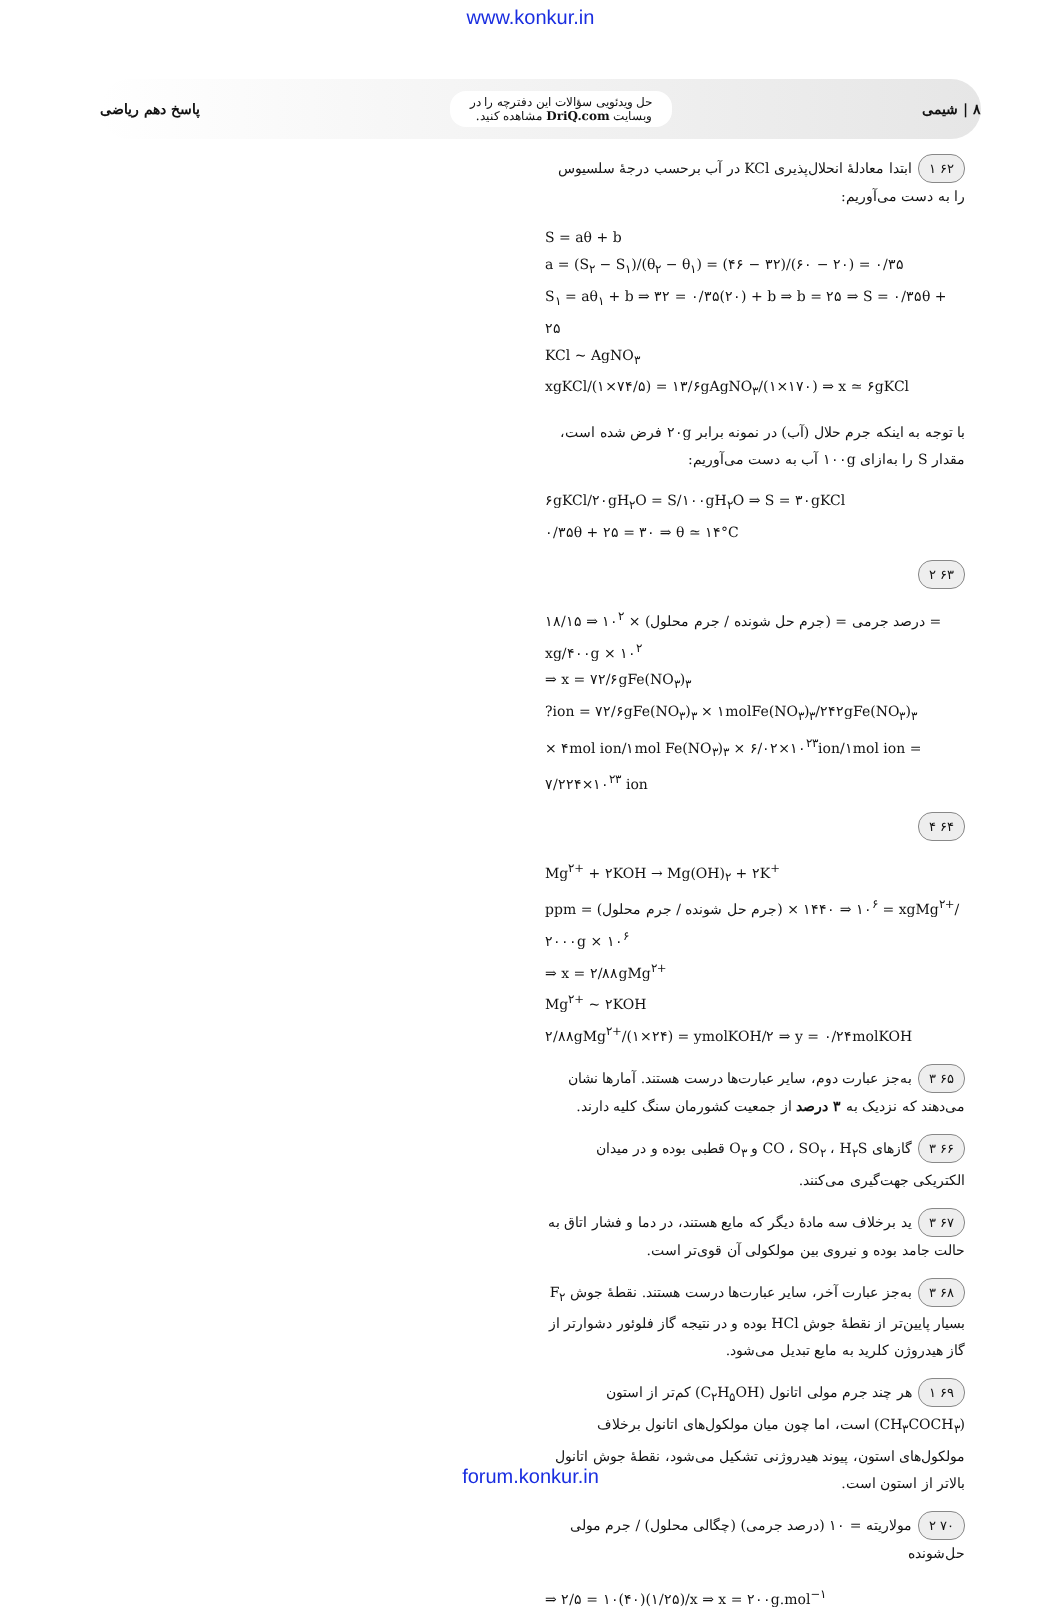www.konkur.in
۸ | شیمی
حل ویدئویی سؤالات این دفترچه را در
وبسایت DriQ.com مشاهده کنید.
پاسخ دهم ریاضی
۶۲ ۱ ابتدا معادلهٔ انحلال‌پذیری KCl در آب برحسب درجهٔ سلسیوس را به دست می‌آوریم:
S = aθ + b
a = (S<sub>۲</sub> − S<sub>۱</sub>)/(θ<sub>۲</sub> − θ<sub>۱</sub>) = (۴۶ − ۳۲)/(۶۰ − ۲۰) = ۰/۳۵
S<sub>۱</sub> = aθ<sub>۱</sub> + b ⇒ ۳۲ = ۰/۳۵(۲۰) + b ⇒ b = ۲۵ ⇒ S = ۰/۳۵θ + ۲۵
KCl ~ AgNO<sub>۳</sub>
xgKCl/(۱×۷۴/۵) = ۱۳/۶gAgNO<sub>۳</sub>/(۱×۱۷۰) ⇒ x ≃ ۶gKCl
با توجه به اینکه جرم حلال (آب) در نمونه برابر ۲۰g فرض شده است، مقدار S را به‌ازای ۱۰۰g آب به دست می‌آوریم:
۶gKCl/۲۰gH<sub>۲</sub>O = S/۱۰۰gH<sub>۲</sub>O ⇒ S = ۳۰gKCl
۰/۳۵θ + ۲۵ = ۳۰ ⇒ θ ≃ ۱۴°C
۶۳ ۲
درصد جرمی = (جرم حل شونده / جرم محلول) × ۱۰<sup>۲</sup> ⇒ ۱۸/۱۵ = xg/۴۰۰g × ۱۰<sup>۲</sup>
⇒ x = ۷۲/۶gFe(NO<sub>۳</sub>)<sub>۳</sub>
?ion = ۷۲/۶gFe(NO<sub>۳</sub>)<sub>۳</sub> × ۱molFe(NO<sub>۳</sub>)<sub>۳</sub>/۲۴۲gFe(NO<sub>۳</sub>)<sub>۳</sub>
× ۴mol ion/۱mol Fe(NO<sub>۳</sub>)<sub>۳</sub> × ۶/۰۲×۱۰<sup>۲۳</sup>ion/۱mol ion = ۷/۲۲۴×۱۰<sup>۲۳</sup> ion
۶۴ ۴
Mg<sup>۲+</sup> + ۲KOH → Mg(OH)<sub>۲</sub> + ۲K<sup>+</sup>
ppm = (جرم حل شونده / جرم محلول) × ۱۰<sup>۶</sup> ⇒ ۱۴۴۰ = xgMg<sup>۲+</sup>/۲۰۰۰g × ۱۰<sup>۶</sup>
⇒ x = ۲/۸۸gMg<sup>۲+</sup>
Mg<sup>۲+</sup> ~ ۲KOH
۲/۸۸gMg<sup>۲+</sup>/(۱×۲۴) = ymolKOH/۲ ⇒ y = ۰/۲۴molKOH
۶۵ ۳ به‌جز عبارت دوم، سایر عبارت‌ها درست هستند. آمارها نشان می‌دهند که نزدیک به ۳ درصد از جمعیت کشورمان سنگ کلیه دارند.
۶۶ ۳ گازهای CO ، SO<sub>۲</sub> ، H<sub>۲</sub>S و O<sub>۳</sub> قطبی بوده و در میدان الکتریکی جهت‌گیری می‌کنند.
۶۷ ۳ ید برخلاف سه مادهٔ دیگر که مایع هستند، در دما و فشار اتاق به حالت جامد بوده و نیروی بین مولکولی آن قوی‌تر است.
۶۸ ۳ به‌جز عبارت آخر، سایر عبارت‌ها درست هستند. نقطهٔ جوش F<sub>۲</sub> بسیار پایین‌تر از نقطهٔ جوش HCl بوده و در نتیجه گاز فلوئور دشوارتر از گاز هیدروژن کلرید به مایع تبدیل می‌شود.
۶۹ ۱ هر چند جرم مولی اتانول (C<sub>۲</sub>H<sub>۵</sub>OH) کم‌تر از استون (CH<sub>۳</sub>COCH<sub>۳</sub>) است، اما چون میان مولکول‌های اتانول برخلاف مولکول‌های استون، پیوند هیدروژنی تشکیل می‌شود، نقطهٔ جوش اتانول بالاتر از استون است.
۷۰ ۲ مولاریته = ۱۰ (درصد جرمی) (چگالی محلول) / جرم مولی حل‌شونده
⇒ ۲/۵ = ۱۰(۴۰)(۱/۲۵)/x ⇒ x = ۲۰۰g.mol<sup>−۱</sup>
forum.konkur.in